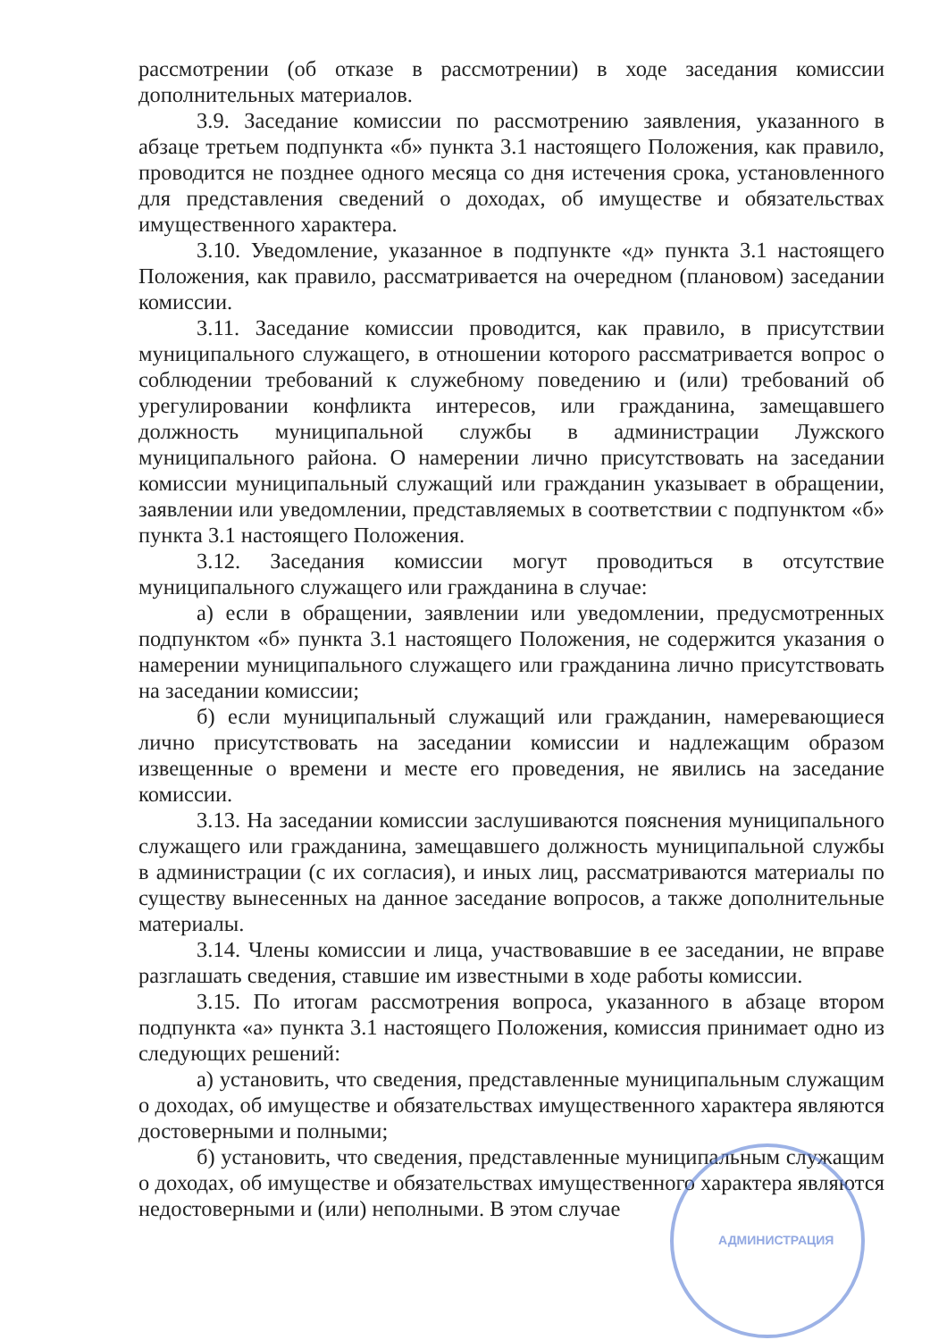рассмотрении (об отказе в рассмотрении) в ходе заседания комиссии дополнительных материалов.
3.9. Заседание комиссии по рассмотрению заявления, указанного в абзаце третьем подпункта «б» пункта 3.1 настоящего Положения, как правило, проводится не позднее одного месяца со дня истечения срока, установленного для представления сведений о доходах, об имуществе и обязательствах имущественного характера.
3.10. Уведомление, указанное в подпункте «д» пункта 3.1 настоящего Положения, как правило, рассматривается на очередном (плановом) заседании комиссии.
3.11. Заседание комиссии проводится, как правило, в присутствии муниципального служащего, в отношении которого рассматривается вопрос о соблюдении требований к служебному поведению и (или) требований об урегулировании конфликта интересов, или гражданина, замещавшего должность муниципальной службы в администрации Лужского муниципального района. О намерении лично присутствовать на заседании комиссии муниципальный служащий или гражданин указывает в обращении, заявлении или уведомлении, представляемых в соответствии с подпунктом «б» пункта 3.1 настоящего Положения.
3.12. Заседания комиссии могут проводиться в отсутствие муниципального служащего или гражданина в случае:
а) если в обращении, заявлении или уведомлении, предусмотренных подпунктом «б» пункта 3.1 настоящего Положения, не содержится указания о намерении муниципального служащего или гражданина лично присутствовать на заседании комиссии;
б) если муниципальный служащий или гражданин, намеревающиеся лично присутствовать на заседании комиссии и надлежащим образом извещенные о времени и месте его проведения, не явились на заседание комиссии.
3.13. На заседании комиссии заслушиваются пояснения муниципального служащего или гражданина, замещавшего должность муниципальной службы в администрации (с их согласия), и иных лиц, рассматриваются материалы по существу вынесенных на данное заседание вопросов, а также дополнительные материалы.
3.14. Члены комиссии и лица, участвовавшие в ее заседании, не вправе разглашать сведения, ставшие им известными в ходе работы комиссии.
3.15. По итогам рассмотрения вопроса, указанного в абзаце втором подпункта «а» пункта 3.1 настоящего Положения, комиссия принимает одно из следующих решений:
а) установить, что сведения, представленные муниципальным служащим о доходах, об имуществе и обязательствах имущественного характера являются достоверными и полными;
б) установить, что сведения, представленные муниципальным служащим о доходах, об имуществе и обязательствах имущественного характера являются недостоверными и (или) неполными. В этом случае
АДМИНИСТРАЦИЯ